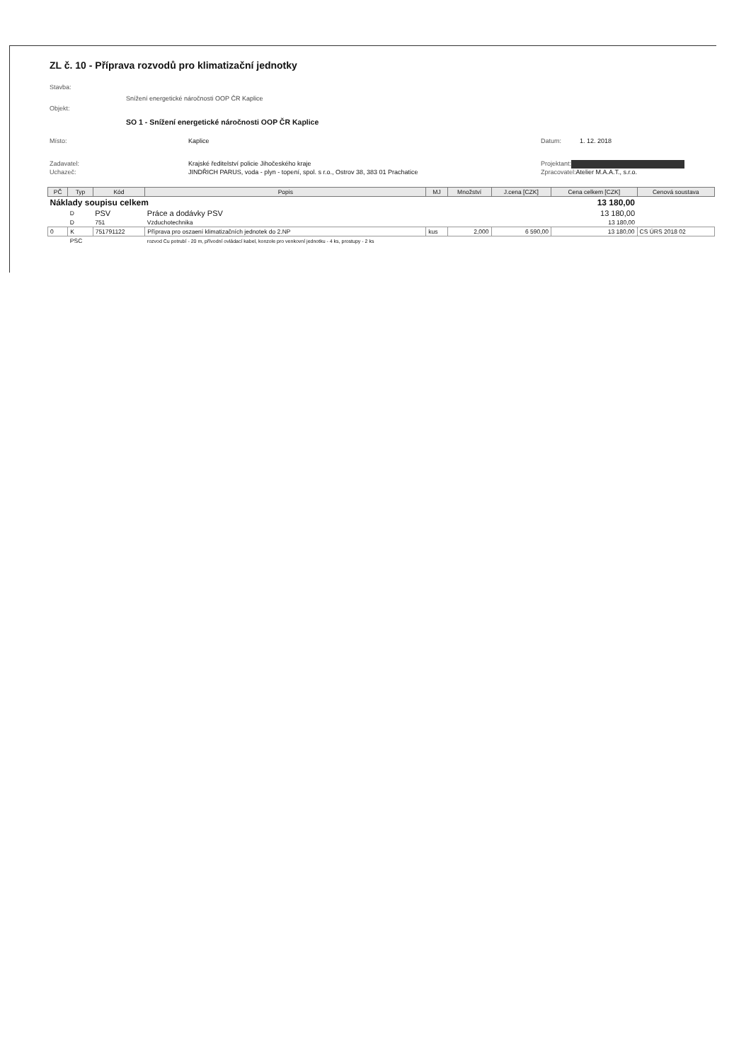ZL č. 10 - Příprava rozvodů pro klimatizační jednotky
Stavba:
Snížení energetické náročnosti OOP ČR Kaplice
Objekt:
SO 1 - Snížení energetické náročnosti OOP ČR Kaplice
Místo: Kaplice Datum: 1. 12. 2018
Zadavatel: Krajské ředitelství policie Jihočeského kraje Projektant:
Uchazeč: JINDŘICH PARUS, voda - plyn - topení, spol. s r.o., Ostrov 38, 383 01 Prachatice Zpracovatel: Atelier M.A.A.T., s.r.o.
| PČ | Typ | Kód | Popis | MJ | Množství | J.cena [CZK] | Cena celkem [CZK] | Cenová soustava |
| --- | --- | --- | --- | --- | --- | --- | --- | --- |
| Náklady soupisu celkem | | | | | | | 13 180,00 | |
| | D | PSV | Práce a dodávky PSV | | | | 13 180,00 | |
| | D | 751 | Vzduchotechnika | | | | 13 180,00 | |
| 0 | K | 751791122 | Příprava pro oszaení klimatizačních jednotek do 2.NP | kus | 2,000 | 6 590,00 | 13 180,00 | CS ÚRS 2018 02 |
| | PSC | | rozvod Cu potrubí - 20 m, přívodní ovládací kabel, konzole pro venkovní jednotku - 4 ks, prostupy - 2 ks | | | | | |